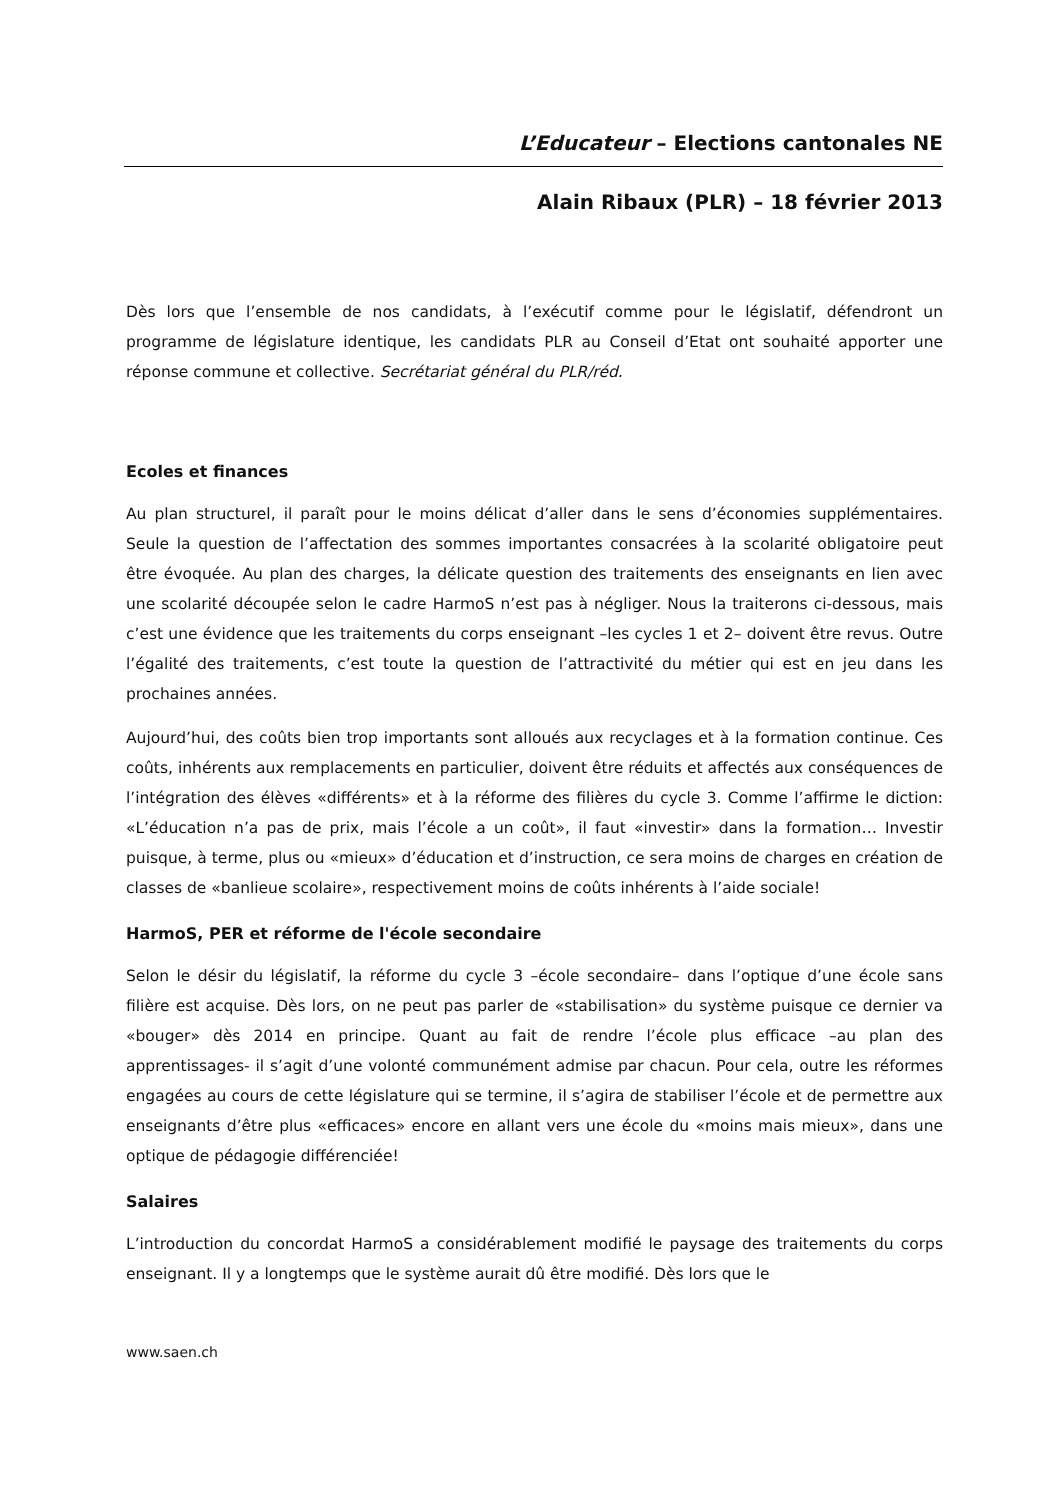L’Educateur – Elections cantonales NE
Alain Ribaux (PLR) – 18 février 2013
Dès lors que l’ensemble de nos candidats, à l’exécutif comme pour le législatif, défendront un programme de législature identique, les candidats PLR au Conseil d’Etat ont souhaité apporter une réponse commune et collective. Secrétariat général du PLR/réd.
Ecoles et finances
Au plan structurel, il paraît pour le moins délicat d’aller dans le sens d’économies supplémentaires. Seule la question de l’affectation des sommes importantes consacrées à la scolarité obligatoire peut être évoquée. Au plan des charges, la délicate question des traitements des enseignants en lien avec une scolarité découpée selon le cadre HarmoS n’est pas à négliger. Nous la traiterons ci-dessous, mais c’est une évidence que les traitements du corps enseignant –les cycles 1 et 2– doivent être revus. Outre l’égalité des traitements, c’est toute la question de l’attractivité du métier qui est en jeu dans les prochaines années.
Aujourd’hui, des coûts bien trop importants sont alloués aux recyclages et à la formation continue. Ces coûts, inhérents aux remplacements en particulier, doivent être réduits et affectés aux conséquences de l’intégration des élèves «différents» et à la réforme des filières du cycle 3. Comme l’affirme le diction: «L’éducation n’a pas de prix, mais l’école a un coût», il faut «investir» dans la formation… Investir puisque, à terme, plus ou «mieux» d’éducation et d’instruction, ce sera moins de charges en création de classes de «banlieue scolaire», respectivement moins de coûts inhérents à l’aide sociale!
HarmoS, PER et réforme de l'école secondaire
Selon le désir du législatif, la réforme du cycle 3 –école secondaire– dans l’optique d’une école sans filière est acquise. Dès lors, on ne peut pas parler de «stabilisation» du système puisque ce dernier va «bouger» dès 2014 en principe. Quant au fait de rendre l’école plus efficace –au plan des apprentissages- il s’agit d’une volonté communément admise par chacun. Pour cela, outre les réformes engagées au cours de cette législature qui se termine, il s’agira de stabiliser l’école et de permettre aux enseignants d’être plus «efficaces» encore en allant vers une école du «moins mais mieux», dans une optique de pédagogie différenciée!
Salaires
L’introduction du concordat HarmoS a considérablement modifié le paysage des traitements du corps enseignant. Il y a longtemps que le système aurait dû être modifié. Dès lors que le
www.saen.ch